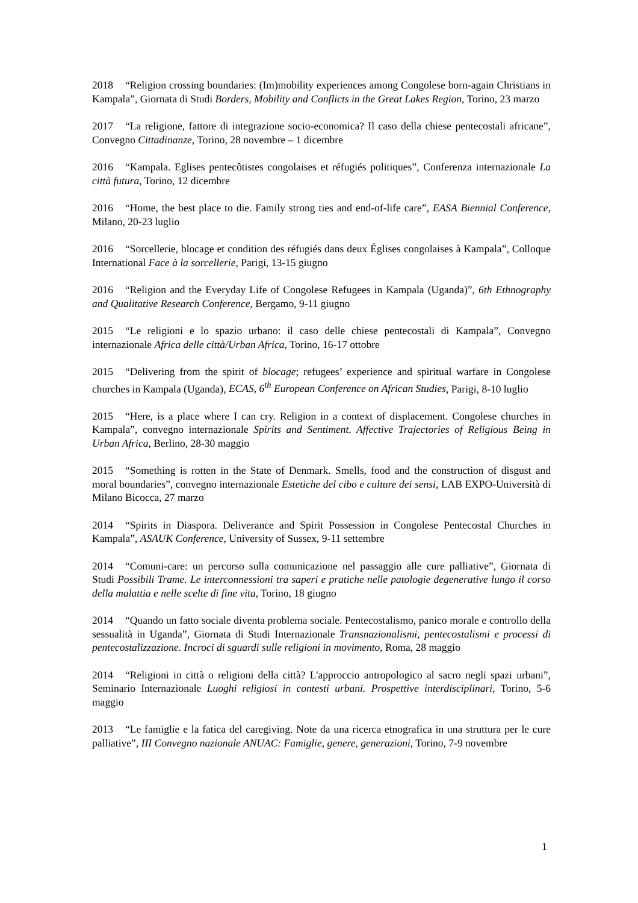2018 “Religion crossing boundaries: (Im)mobility experiences among Congolese born-again Christians in Kampala”, Giornata di Studi Borders, Mobility and Conflicts in the Great Lakes Region, Torino, 23 marzo
2017 “La religione, fattore di integrazione socio-economica? Il caso della chiese pentecostali africane”, Convegno Cittadinanze, Torino, 28 novembre – 1 dicembre
2016 “Kampala. Eglises pentecôtistes congolaises et réfugiés politiques”, Conferenza internazionale La città futura, Torino, 12 dicembre
2016 “Home, the best place to die. Family strong ties and end-of-life care”, EASA Biennial Conference, Milano, 20-23 luglio
2016 “Sorcellerie, blocage et condition des réfugiés dans deux Églises congolaises à Kampala”, Colloque International Face à la sorcellerie, Parigi, 13-15 giugno
2016 “Religion and the Everyday Life of Congolese Refugees in Kampala (Uganda)”, 6th Ethnography and Qualitative Research Conference, Bergamo, 9-11 giugno
2015 “Le religioni e lo spazio urbano: il caso delle chiese pentecostali di Kampala”, Convegno internazionale Africa delle città/Urban Africa, Torino, 16-17 ottobre
2015 “Delivering from the spirit of blocage; refugees’ experience and spiritual warfare in Congolese churches in Kampala (Uganda), ECAS, 6<sup>th</sup> European Conference on African Studies, Parigi, 8-10 luglio
2015 “Here, is a place where I can cry. Religion in a context of displacement. Congolese churches in Kampala”, convegno internazionale Spirits and Sentiment. Affective Trajectories of Religious Being in Urban Africa, Berlino, 28-30 maggio
2015 “Something is rotten in the State of Denmark. Smells, food and the construction of disgust and moral boundaries”, convegno internazionale Estetiche del cibo e culture dei sensi, LAB EXPO-Università di Milano Bicocca, 27 marzo
2014 “Spirits in Diaspora. Deliverance and Spirit Possession in Congolese Pentecostal Churches in Kampala”, ASAUK Conference, University of Sussex, 9-11 settembre
2014 “Comuni-care: un percorso sulla comunicazione nel passaggio alle cure palliative”, Giornata di Studi Possibili Trame. Le interconnessioni tra saperi e pratiche nelle patologie degenerative lungo il corso della malattia e nelle scelte di fine vita, Torino, 18 giugno
2014 “Quando un fatto sociale diventa problema sociale. Pentecostalismo, panico morale e controllo della sessualità in Uganda”, Giornata di Studi Internazionale Transnazionalismi, pentecostalismi e processi di pentecostalizzazione. Incroci di sguardi sulle religioni in movimento, Roma, 28 maggio
2014 “Religioni in città o religioni della città? L'approccio antropologico al sacro negli spazi urbani”, Seminario Internazionale Luoghi religiosi in contesti urbani. Prospettive interdisciplinari, Torino, 5-6 maggio
2013 “Le famiglie e la fatica del caregiving. Note da una ricerca etnografica in una struttura per le cure palliative”, III Convegno nazionale ANUAC: Famiglie, genere, generazioni, Torino, 7-9 novembre
1